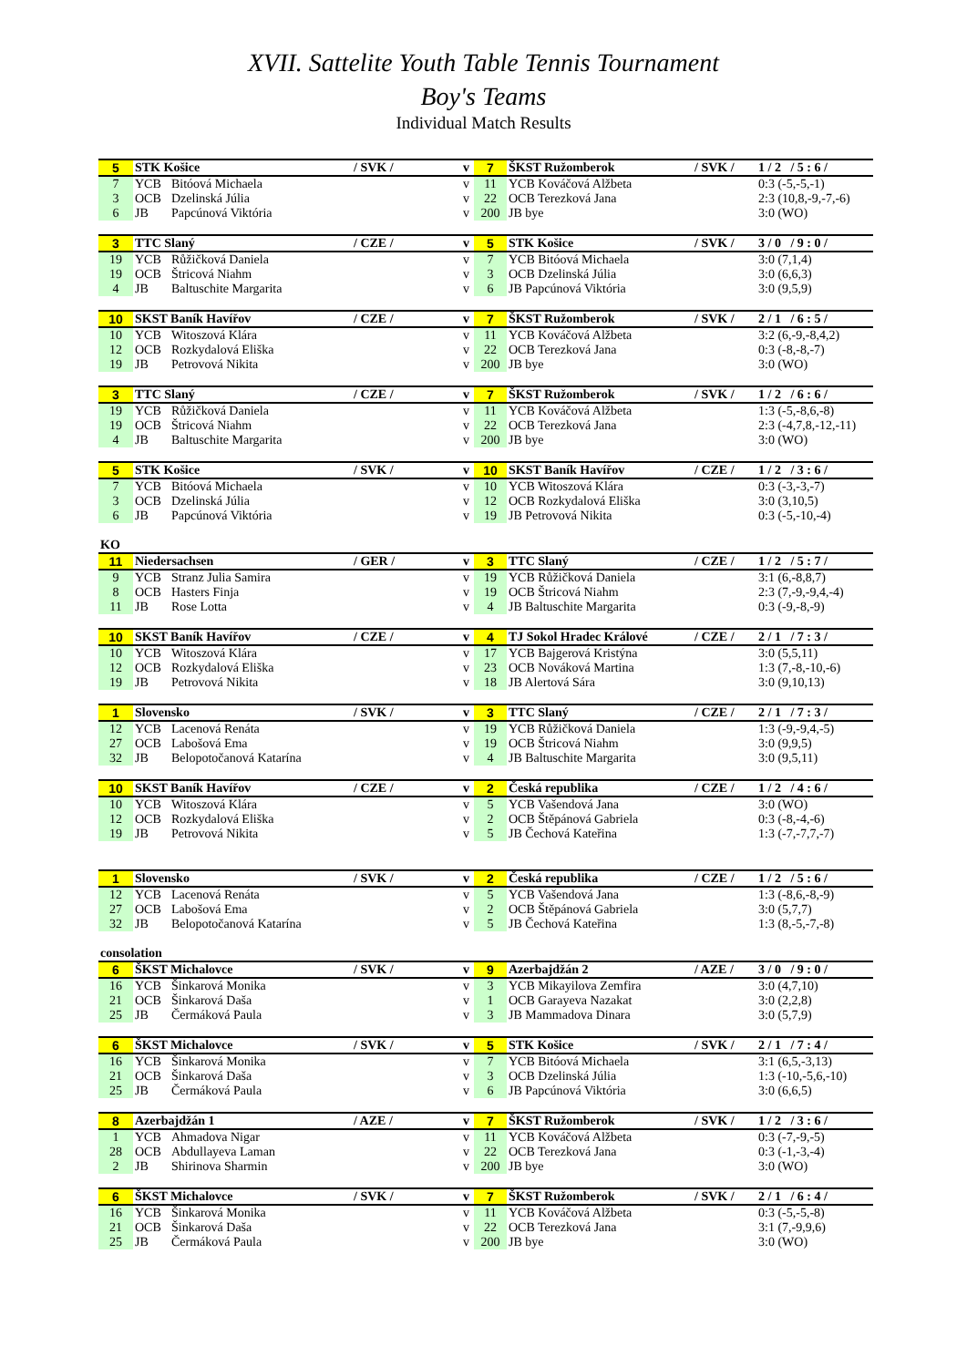XVII. Sattelite Youth Table Tennis Tournament
Boy's Teams
Individual Match Results
| 5 | STK Košice | | / SVK / | v | 7 | ŠKST Ružomberok | / SVK / | 1 / 2 / 5 : 6 / |
| 7 | YCB | Bitóová Michaela | | v | 11 | YCB Kováčová Alžbeta | | 0:3 (-5,-5,-1) |
| 3 | OCB | Dzelinská Júlia | | v | 22 | OCB Terezková Jana | | 2:3 (10,8,-9,-7,-6) |
| 6 | JB | Papcúnová Viktória | | v | 200 | JB bye | | 3:0 (WO) |
| 3 | TTC Slaný | | / CZE / | v | 5 | STK Košice | / SVK / | 3 / 0 / 9 : 0 / |
| 19 | YCB | Růžičková Daniela | | v | 7 | YCB Bitóová Michaela | | 3:0 (7,1,4) |
| 19 | OCB | Štricová Niahm | | v | 3 | OCB Dzelinská Júlia | | 3:0 (6,6,3) |
| 4 | JB | Baltuschite Margarita | | v | 6 | JB Papcúnová Viktória | | 3:0 (9,5,9) |
| 10 | SKST Baník Havířov | | / CZE / | v | 7 | ŠKST Ružomberok | / SVK / | 2 / 1 / 6 : 5 / |
| 10 | YCB | Witoszová Klára | | v | 11 | YCB Kováčová Alžbeta | | 3:2 (6,-9,-8,4,2) |
| 12 | OCB | Rozkydalová Eliška | | v | 22 | OCB Terezková Jana | | 0:3 (-8,-8,-7) |
| 19 | JB | Petrovová Nikita | | v | 200 | JB bye | | 3:0 (WO) |
| 3 | TTC Slaný | | / CZE / | v | 7 | ŠKST Ružomberok | / SVK / | 1 / 2 / 6 : 6 / |
| 19 | YCB | Růžičková Daniela | | v | 11 | YCB Kováčová Alžbeta | | 1:3 (-5,-8,6,-8) |
| 19 | OCB | Štricová Niahm | | v | 22 | OCB Terezková Jana | | 2:3 (-4,7,8,-12,-11) |
| 4 | JB | Baltuschite Margarita | | v | 200 | JB bye | | 3:0 (WO) |
| 5 | STK Košice | | / SVK / | v | 10 | SKST Baník Havířov | / CZE / | 1 / 2 / 3 : 6 / |
| 7 | YCB | Bitóová Michaela | | v | 10 | YCB Witoszová Klára | | 0:3 (-3,-3,-7) |
| 3 | OCB | Dzelinská Júlia | | v | 12 | OCB Rozkydalová Eliška | | 3:0 (3,10,5) |
| 6 | JB | Papcúnová Viktória | | v | 19 | JB Petrovová Nikita | | 0:3 (-5,-10,-4) |
| KO | | | | | | | | |
| 11 | Niedersachsen | | / GER / | v | 3 | TTC Slaný | / CZE / | 1 / 2 / 5 : 7 / |
| 9 | YCB | Stranz Julia Samira | | v | 19 | YCB Růžičková Daniela | | 3:1 (6,-8,8,7) |
| 8 | OCB | Hasters Finja | | v | 19 | OCB Štricová Niahm | | 2:3 (7,-9,-9,4,-4) |
| 11 | JB | Rose Lotta | | v | 4 | JB Baltuschite Margarita | | 0:3 (-9,-8,-9) |
| 10 | SKST Baník Havířov | | / CZE / | v | 4 | TJ Sokol Hradec Králové | / CZE / | 2 / 1 / 7 : 3 / |
| 10 | YCB | Witoszová Klára | | v | 17 | YCB Bajgerová Kristýna | | 3:0 (5,5,11) |
| 12 | OCB | Rozkydalová Eliška | | v | 23 | OCB Nováková Martina | | 1:3 (7,-8,-10,-6) |
| 19 | JB | Petrovová Nikita | | v | 18 | JB Alertová Sára | | 3:0 (9,10,13) |
| 1 | Slovensko | | / SVK / | v | 3 | TTC Slaný | / CZE / | 2 / 1 / 7 : 3 / |
| 12 | YCB | Lacenová Renáta | | v | 19 | YCB Růžičková Daniela | | 1:3 (-9,-9,4,-5) |
| 27 | OCB | Labošová Ema | | v | 19 | OCB Štricová Niahm | | 3:0 (9,9,5) |
| 32 | JB | Belopotočanová Katarína | | v | 4 | JB Baltuschite Margarita | | 3:0 (9,5,11) |
| 10 | SKST Baník Havířov | | / CZE / | v | 2 | Česká republika | / CZE / | 1 / 2 / 4 : 6 / |
| 10 | YCB | Witoszová Klára | | v | 5 | YCB Vašendová Jana | | 3:0 (WO) |
| 12 | OCB | Rozkydalová Eliška | | v | 2 | OCB Štěpánová Gabriela | | 0:3 (-8,-4,-6) |
| 19 | JB | Petrovová Nikita | | v | 5 | JB Čechová Kateřina | | 1:3 (-7,-7,7,-7) |
| 1 | Slovensko | | / SVK / | v | 2 | Česká republika | / CZE / | 1 / 2 / 5 : 6 / |
| 12 | YCB | Lacenová Renáta | | v | 5 | YCB Vašendová Jana | | 1:3 (-8,6,-8,-9) |
| 27 | OCB | Labošová Ema | | v | 2 | OCB Štěpánová Gabriela | | 3:0 (5,7,7) |
| 32 | JB | Belopotočanová Katarína | | v | 5 | JB Čechová Kateřina | | 1:3 (8,-5,-7,-8) |
| consolation | | | | | | | | |
| 6 | ŠKST Michalovce | | / SVK / | v | 9 | Azerbajdžán 2 | / AZE / | 3 / 0 / 9 : 0 / |
| 16 | YCB | Šinkarová Monika | | v | 3 | YCB Mikayilova Zemfira | | 3:0 (4,7,10) |
| 21 | OCB | Šinkarová Daša | | v | 1 | OCB Garayeva Nazakat | | 3:0 (2,2,8) |
| 25 | JB | Čermáková Paula | | v | 3 | JB Mammadova Dinara | | 3:0 (5,7,9) |
| 6 | ŠKST Michalovce | | / SVK / | v | 5 | STK Košice | / SVK / | 2 / 1 / 7 : 4 / |
| 16 | YCB | Šinkarová Monika | | v | 7 | YCB Bitóová Michaela | | 3:1 (6,5,-3,13) |
| 21 | OCB | Šinkarová Daša | | v | 3 | OCB Dzelinská Júlia | | 1:3 (-10,-5,6,-10) |
| 25 | JB | Čermáková Paula | | v | 6 | JB Papcúnová Viktória | | 3:0 (6,6,5) |
| 8 | Azerbajdžán 1 | | / AZE / | v | 7 | ŠKST Ružomberok | / SVK / | 1 / 2 / 3 : 6 / |
| 1 | YCB | Ahmadova Nigar | | v | 11 | YCB Kováčová Alžbeta | | 0:3 (-7,-9,-5) |
| 28 | OCB | Abdullayeva Laman | | v | 22 | OCB Terezková Jana | | 0:3 (-1,-3,-4) |
| 2 | JB | Shirinova Sharmin | | v | 200 | JB bye | | 3:0 (WO) |
| 6 | ŠKST Michalovce | | / SVK / | v | 7 | ŠKST Ružomberok | / SVK / | 2 / 1 / 6 : 4 / |
| 16 | YCB | Šinkarová Monika | | v | 11 | YCB Kováčová Alžbeta | | 0:3 (-5,-5,-8) |
| 21 | OCB | Šinkarová Daša | | v | 22 | OCB Terezková Jana | | 3:1 (7,-9,9,6) |
| 25 | JB | Čermáková Paula | | v | 200 | JB bye | | 3:0 (WO) |